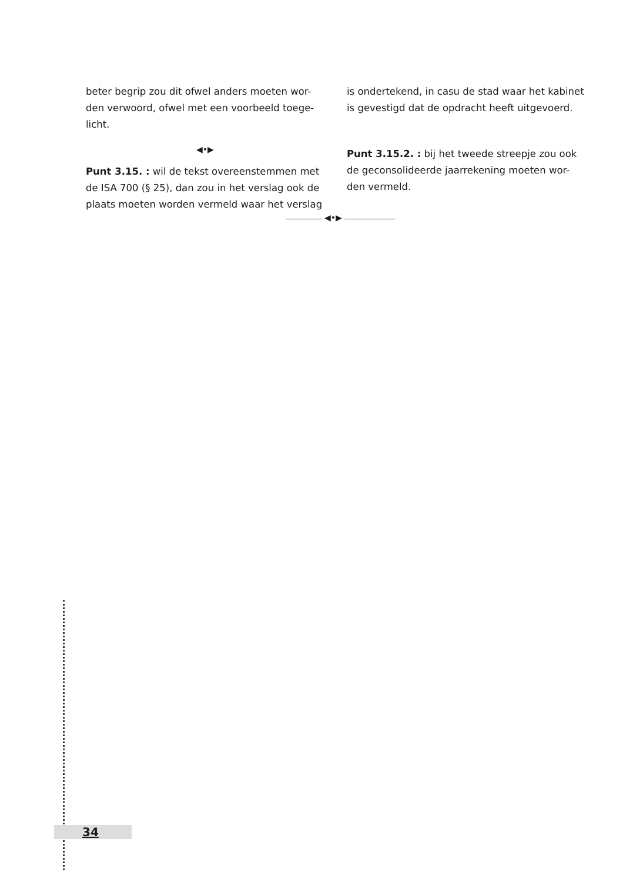beter begrip zou dit ofwel anders moeten wor-den verwoord, ofwel met een voorbeeld toege-licht.
◀•▶
Punt 3.15. : wil de tekst overeenstemmen met de ISA 700 (§ 25), dan zou in het verslag ook de plaats moeten worden vermeld waar het verslag
is ondertekend, in casu de stad waar het kabinet is gevestigd dat de opdracht heeft uitgevoerd.
Punt 3.15.2. : bij het tweede streepje zou ook de geconsolideerde jaarrekening moeten wor-den vermeld.
◀•▶
34